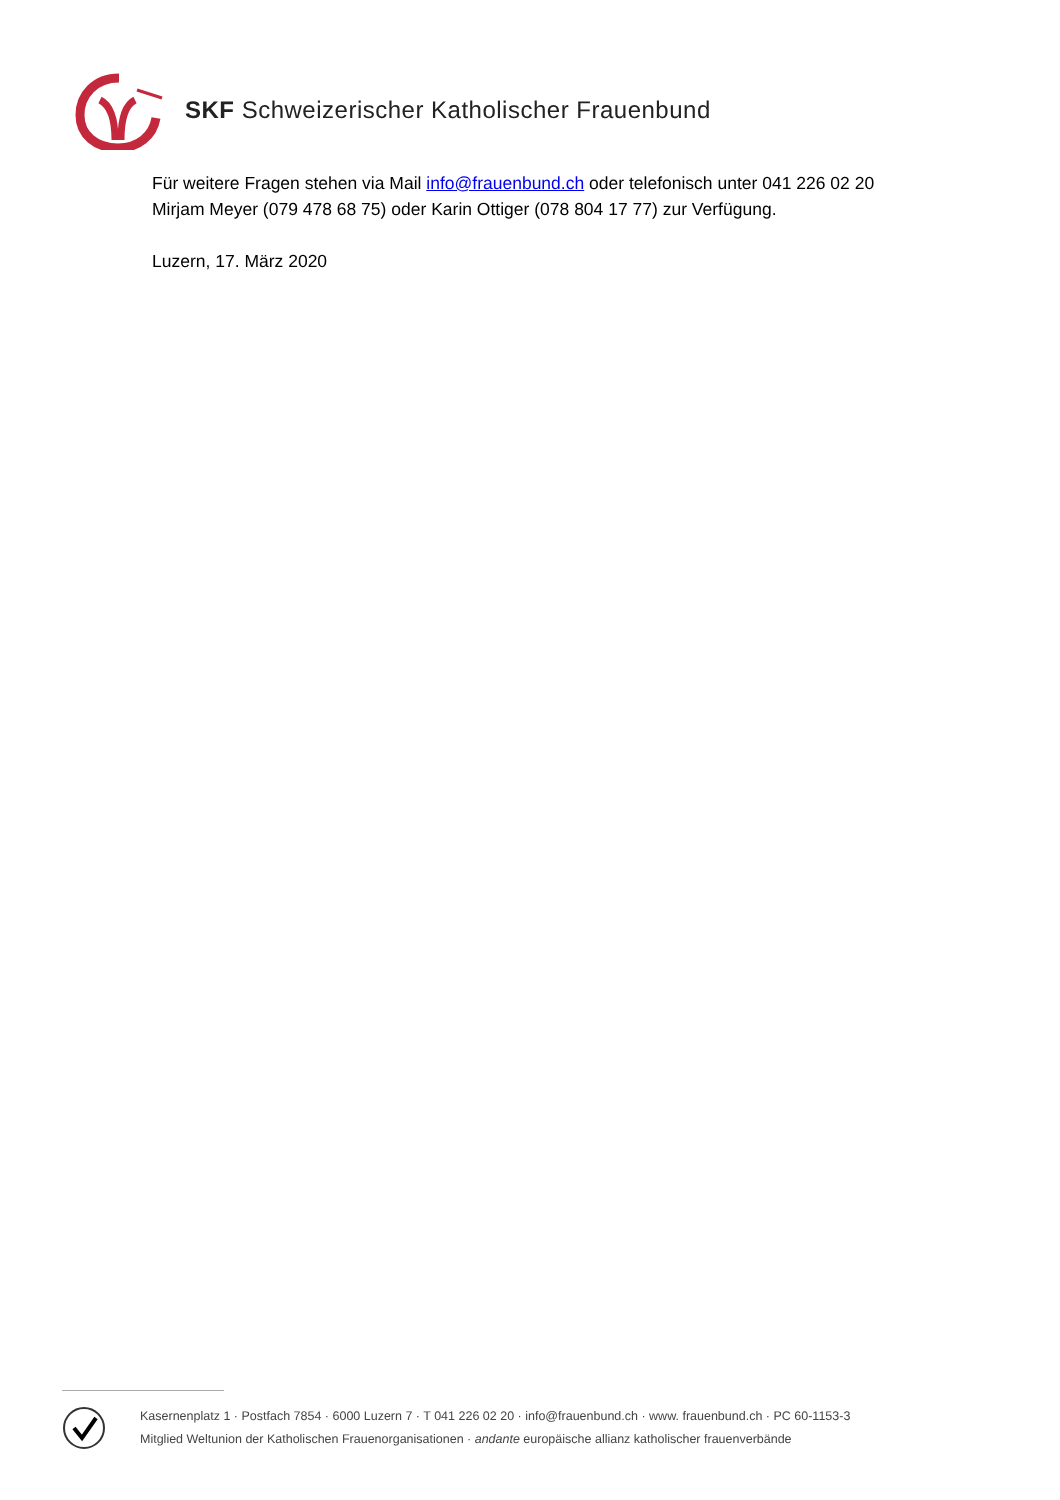SKF Schweizerischer Katholischer Frauenbund
Für weitere Fragen stehen via Mail info@frauenbund.ch oder telefonisch unter 041 226 02 20
Mirjam Meyer (079 478 68 75) oder Karin Ottiger (078 804 17 77) zur Verfügung.
Luzern, 17. März 2020
Kasernenplatz 1 · Postfach 7854 · 6000 Luzern 7 · T 041 226 02 20 · info@frauenbund.ch · www. frauenbund.ch · PC 60-1153-3
Mitglied Weltunion der Katholischen Frauenorganisationen · andante europäische allianz katholischer frauenverbände